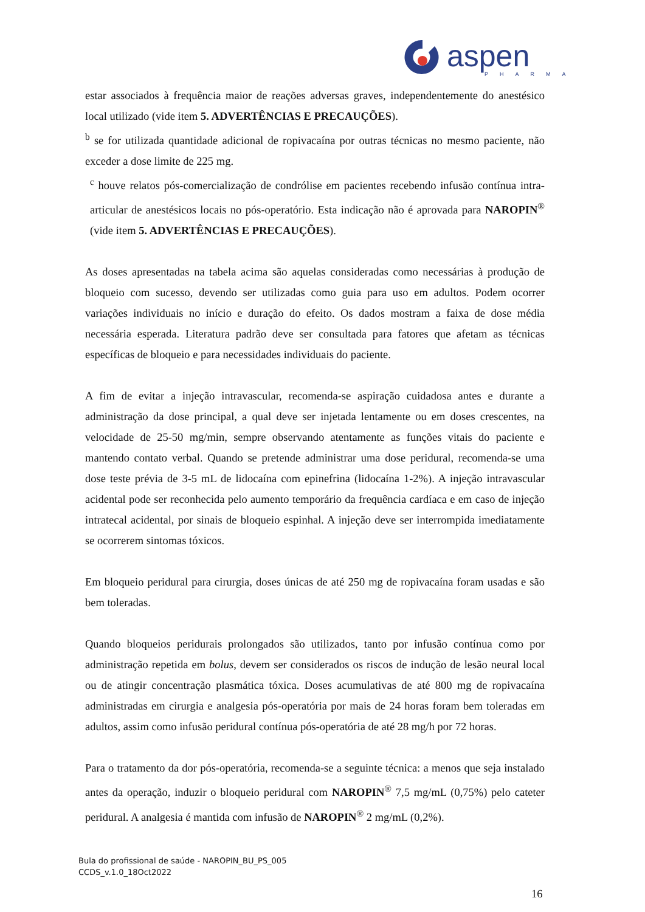aspen
PHARMA
estar associados à frequência maior de reações adversas graves, independentemente do anestésico local utilizado (vide item 5. ADVERTÊNCIAS E PRECAUÇÕES).
<sup>b</sup> se for utilizada quantidade adicional de ropivacaína por outras técnicas no mesmo paciente, não exceder a dose limite de 225 mg.
<sup>c</sup> houve relatos pós-comercialização de condrólise em pacientes recebendo infusão contínua intra-articular de anestésicos locais no pós-operatório. Esta indicação não é aprovada para NAROPIN<sup>®</sup> (vide item 5. ADVERTÊNCIAS E PRECAUÇÕES).
As doses apresentadas na tabela acima são aquelas consideradas como necessárias à produção de bloqueio com sucesso, devendo ser utilizadas como guia para uso em adultos. Podem ocorrer variações individuais no início e duração do efeito. Os dados mostram a faixa de dose média necessária esperada. Literatura padrão deve ser consultada para fatores que afetam as técnicas específicas de bloqueio e para necessidades individuais do paciente.
A fim de evitar a injeção intravascular, recomenda-se aspiração cuidadosa antes e durante a administração da dose principal, a qual deve ser injetada lentamente ou em doses crescentes, na velocidade de 25-50 mg/min, sempre observando atentamente as funções vitais do paciente e mantendo contato verbal. Quando se pretende administrar uma dose peridural, recomenda-se uma dose teste prévia de 3-5 mL de lidocaína com epinefrina (lidocaína 1-2%). A injeção intravascular acidental pode ser reconhecida pelo aumento temporário da frequência cardíaca e em caso de injeção intratecal acidental, por sinais de bloqueio espinhal. A injeção deve ser interrompida imediatamente se ocorrerem sintomas tóxicos.
Em bloqueio peridural para cirurgia, doses únicas de até 250 mg de ropivacaína foram usadas e são bem toleradas.
Quando bloqueios peridurais prolongados são utilizados, tanto por infusão contínua como por administração repetida em bolus, devem ser considerados os riscos de indução de lesão neural local ou de atingir concentração plasmática tóxica. Doses acumulativas de até 800 mg de ropivacaína administradas em cirurgia e analgesia pós-operatória por mais de 24 horas foram bem toleradas em adultos, assim como infusão peridural contínua pós-operatória de até 28 mg/h por 72 horas.
Para o tratamento da dor pós-operatória, recomenda-se a seguinte técnica: a menos que seja instalado antes da operação, induzir o bloqueio peridural com NAROPIN<sup>®</sup> 7,5 mg/mL (0,75%) pelo cateter peridural. A analgesia é mantida com infusão de NAROPIN<sup>®</sup> 2 mg/mL (0,2%).
Bula do profissional de saúde - NAROPIN_BU_PS_005
CCDS_v.1.0_18Oct2022
16